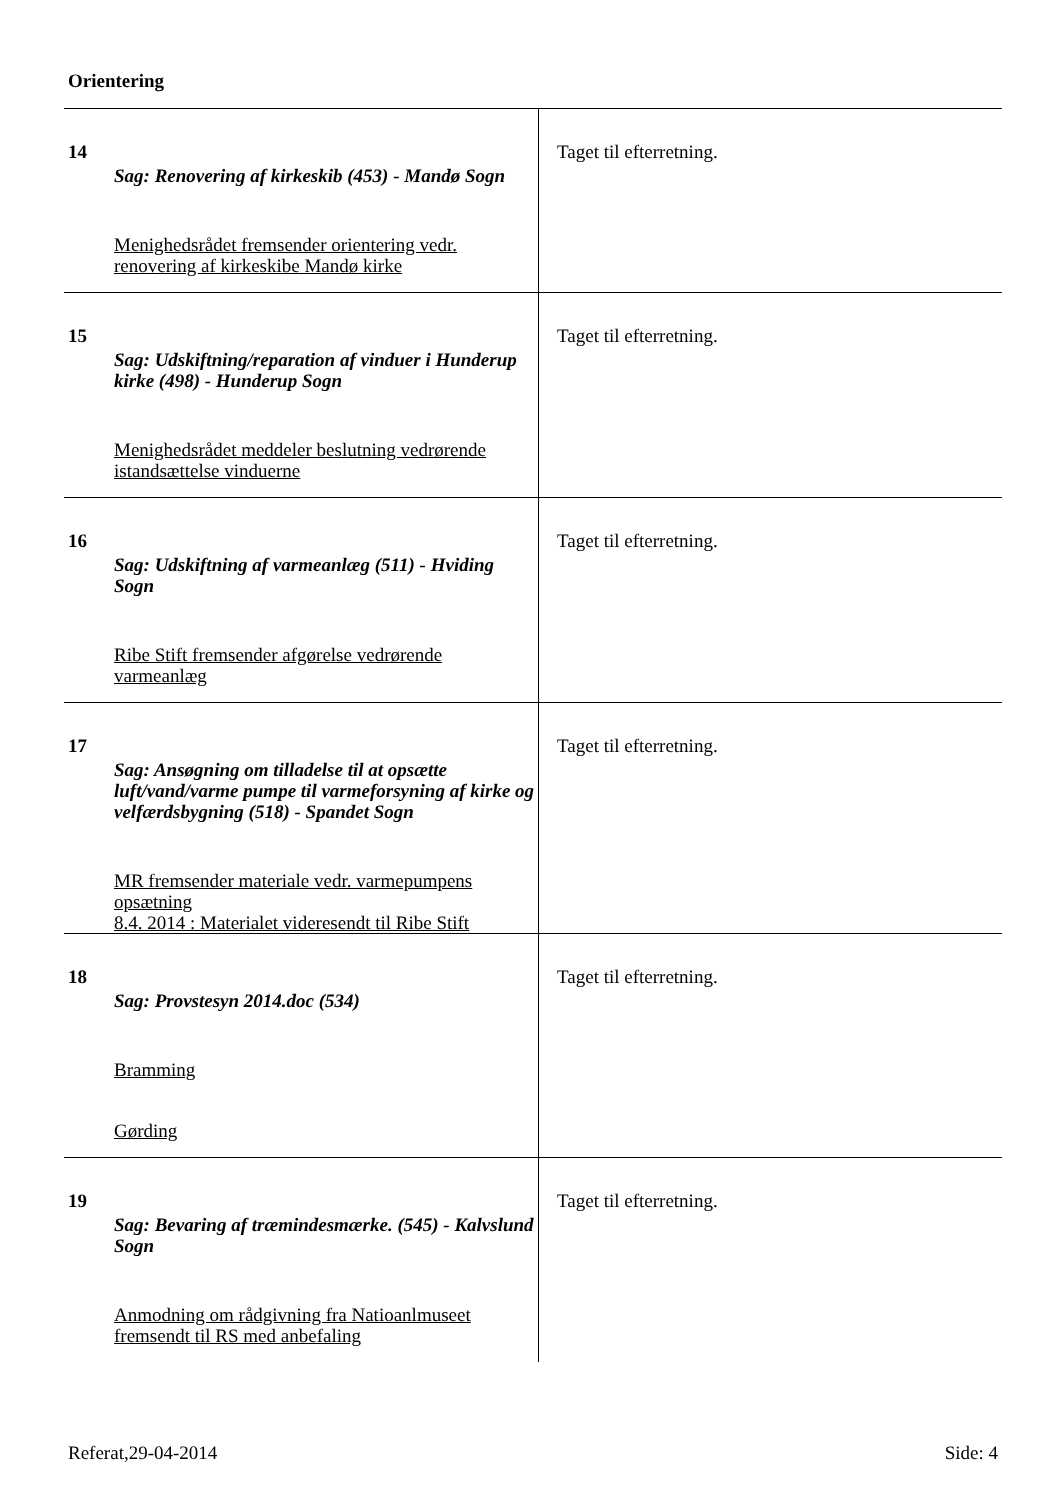Orientering
| 14 Sag: Renovering af kirkeskib (453) - Mandø Sogn Menighedsrådet fremsender orientering vedr. renovering af kirkeskibe Mandø kirke | Taget til efterretning. |
| 15 Sag: Udskiftning/reparation af vinduer i Hunderup kirke (498) - Hunderup Sogn Menighedsrådet meddeler beslutning vedrørende istandsættelse vinduerne | Taget til efterretning. |
| 16 Sag: Udskiftning af varmeanlæg (511) - Hviding Sogn Ribe Stift fremsender afgørelse vedrørende varmeanlæg | Taget til efterretning. |
| 17 Sag: Ansøgning om tilladelse til at opsætte luft/vand/varme pumpe til varmeforsyning af kirke og velfærdsbygning (518) - Spandet Sogn MR fremsender materiale vedr. varmepumpens opsætning 8.4. 2014 : Materialet videresendt til Ribe Stift | Taget til efterretning. |
| 18 Sag: Provstesyn 2014.doc (534) Bramming Gørding | Taget til efterretning. |
| 19 Sag: Bevaring af træmindesmærke. (545) - Kalvslund Sogn Anmodning om rådgivning fra Natioanlmuseet fremsendt til RS med anbefaling | Taget til efterretning. |
Referat,29-04-2014 Side: 4